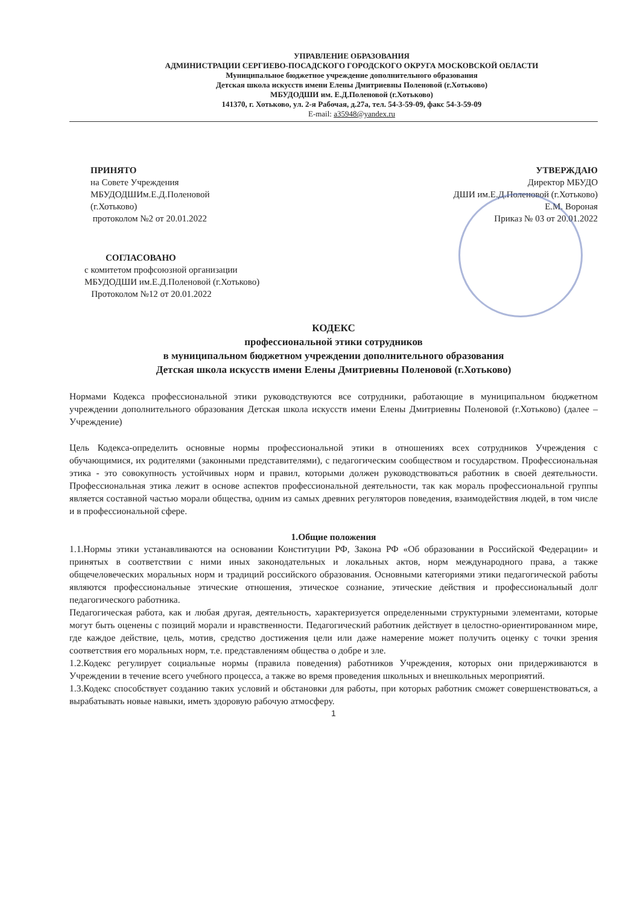УПРАВЛЕНИЕ ОБРАЗОВАНИЯ
АДМИНИСТРАЦИИ СЕРГИЕВО-ПОСАДСКОГО ГОРОДСКОГО ОКРУГА МОСКОВСКОЙ ОБЛАСТИ
Муниципальное бюджетное учреждение дополнительного образования
Детская школа искусств имени Елены Дмитриевны Поленовой (г.Хотьково)
МБУДОДШИ им. Е.Д.Поленовой (г.Хотьково)
141370, г. Хотьково, ул. 2-я Рабочая, д.27а, тел. 54-3-59-09, факс 54-3-59-09
E-mail: a35948@yandex.ru
ПРИНЯТО
на Совете Учреждения
МБУДОДШИм.Е.Д.Поленовой
(г.Хотьково)
протоколом №2 от 20.01.2022
УТВЕРЖДАЮ
Директор МБУДО
ДШИ им.Е.Д.Поленовой (г.Хотьково)
Е.М. Вороная
Приказ № 03 от 20.01.2022
СОГЛАСОВАНО
с комитетом профсоюзной организации
МБУДОДШИ им.Е.Д.Поленовой (г.Хотьково)
Протоколом №12 от 20.01.2022
КОДЕКС
профессиональной этики сотрудников
в муниципальном бюджетном учреждении дополнительного образования
Детская школа искусств имени Елены Дмитриевны Поленовой (г.Хотьково)
Нормами Кодекса профессиональной этики руководствуются все сотрудники, работающие в муниципальном бюджетном учреждении дополнительного образования Детская школа искусств имени Елены Дмитриевны Поленовой (г.Хотьково) (далее –Учреждение)
Цель Кодекса-определить основные нормы профессиональной этики в отношениях всех сотрудников Учреждения с обучающимися, их родителями (законными представителями), с педагогическим сообществом и государством. Профессиональная этика - это совокупность устойчивых норм и правил, которыми должен руководствоваться работник в своей деятельности. Профессиональная этика лежит в основе аспектов профессиональной деятельности, так как мораль профессиональной группы является составной частью морали общества, одним из самых древних регуляторов поведения, взаимодействия людей, в том числе и в профессиональной сфере.
1.Общие положения
1.1.Нормы этики устанавливаются на основании Конституции РФ, Закона РФ «Об образовании в Российской Федерации» и принятых в соответствии с ними иных законодательных и локальных актов, норм международного права, а также общечеловеческих моральных норм и традиций российского образования. Основными категориями этики педагогической работы являются профессиональные этические отношения, этическое сознание, этические действия и профессиональный долг педагогического работника.
Педагогическая работа, как и любая другая, деятельность, характеризуется определенными структурными элементами, которые могут быть оценены с позиций морали и нравственности. Педагогический работник действует в целостно-ориентированном мире, где каждое действие, цель, мотив, средство достижения цели или даже намерение может получить оценку с точки зрения соответствия его моральных норм, т.е. представлениям общества о добре и зле.
1.2.Кодекс регулирует социальные нормы (правила поведения) работников Учреждения, которых они придерживаются в Учреждении в течение всего учебного процесса, а также во время проведения школьных и внешкольных мероприятий.
1.3.Кодекс способствует созданию таких условий и обстановки для работы, при которых работник сможет совершенствоваться, а вырабатывать новые навыки, иметь здоровую рабочую атмосферу.
1